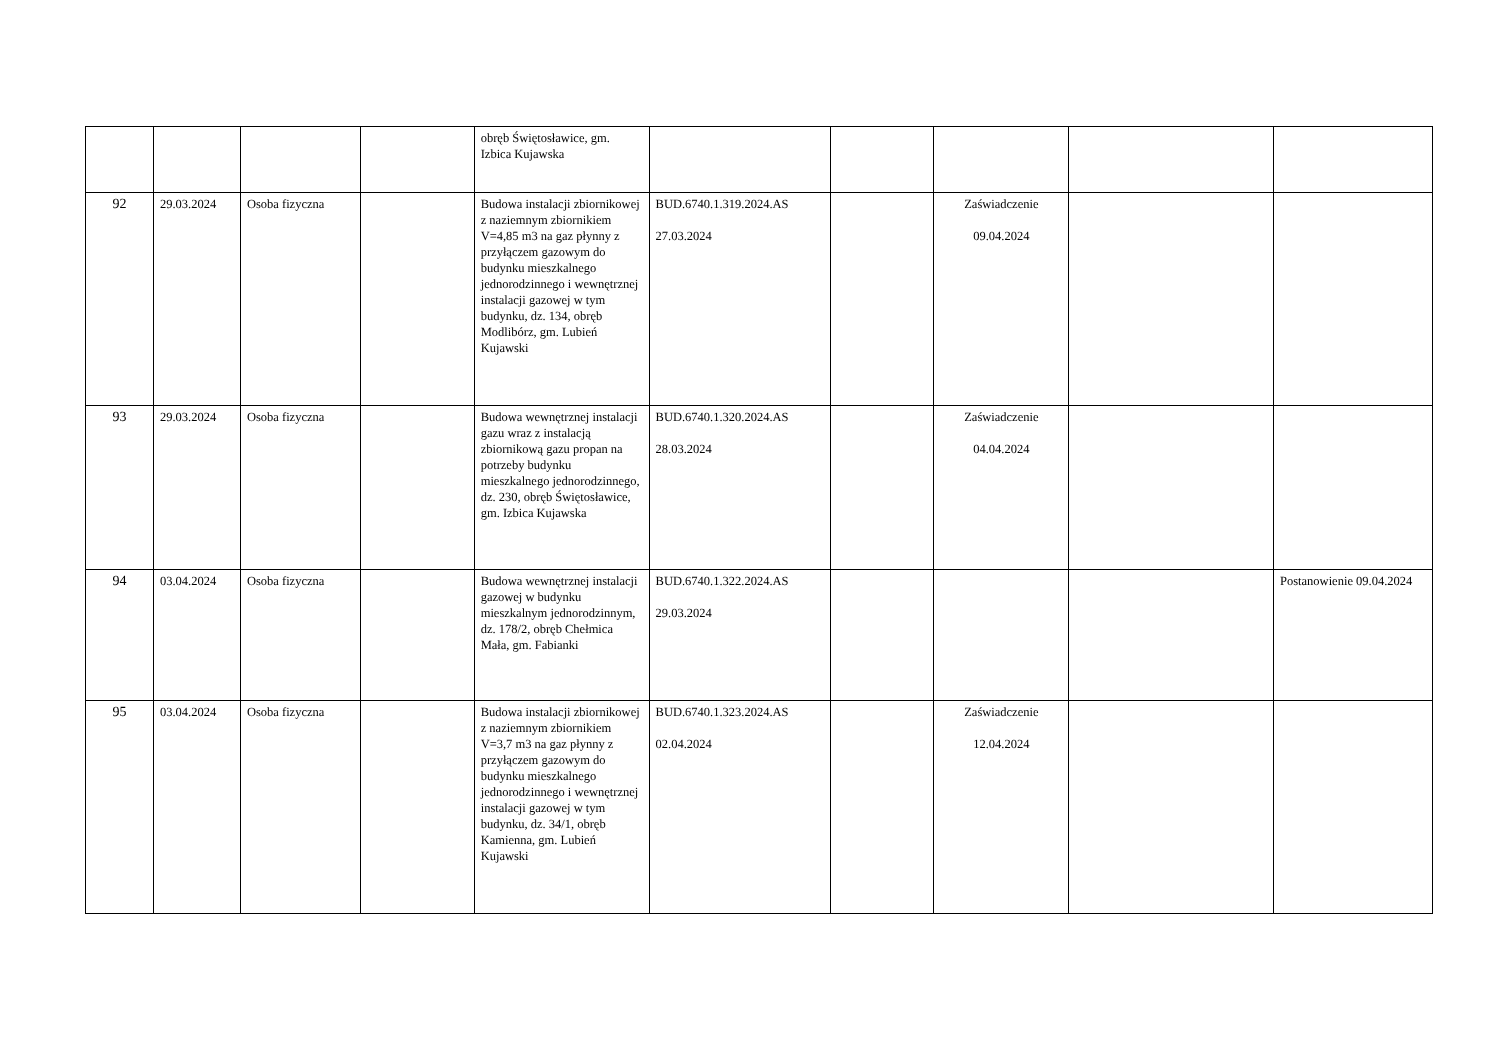| | | | | obręb Świętosławice, gm. Izbica Kujawska | | | | | |
| 92 | 29.03.2024 | Osoba fizyczna | | Budowa instalacji zbiornikowej z naziemnym zbiornikiem V=4,85 m3 na gaz płynny z przyłączem gazowym do budynku mieszkalnego jednorodzinnego i wewnętrznej instalacji gazowej w tym budynku, dz. 134, obręb Modlibórz, gm. Lubień Kujawski | BUD.6740.1.319.2024.AS 27.03.2024 | | Zaświadczenie 09.04.2024 | | |
| 93 | 29.03.2024 | Osoba fizyczna | | Budowa wewnętrznej instalacji gazu wraz z instalacją zbiornikową gazu propan na potrzeby budynku mieszkalnego jednorodzinnego, dz. 230, obręb Świętosławice, gm. Izbica Kujawska | BUD.6740.1.320.2024.AS 28.03.2024 | | Zaświadczenie 04.04.2024 | | |
| 94 | 03.04.2024 | Osoba fizyczna | | Budowa wewnętrznej instalacji gazowej w budynku mieszkalnym jednorodzinnym, dz. 178/2, obręb Chełmica Mała, gm. Fabianki | BUD.6740.1.322.2024.AS 29.03.2024 | | | | Postanowienie 09.04.2024 |
| 95 | 03.04.2024 | Osoba fizyczna | | Budowa instalacji zbiornikowej z naziemnym zbiornikiem V=3,7 m3 na gaz płynny z przyłączem gazowym do budynku mieszkalnego jednorodzinnego i wewnętrznej instalacji gazowej w tym budynku, dz. 34/1, obręb Kamienna, gm. Lubień Kujawski | BUD.6740.1.323.2024.AS 02.04.2024 | | Zaświadczenie 12.04.2024 | | |